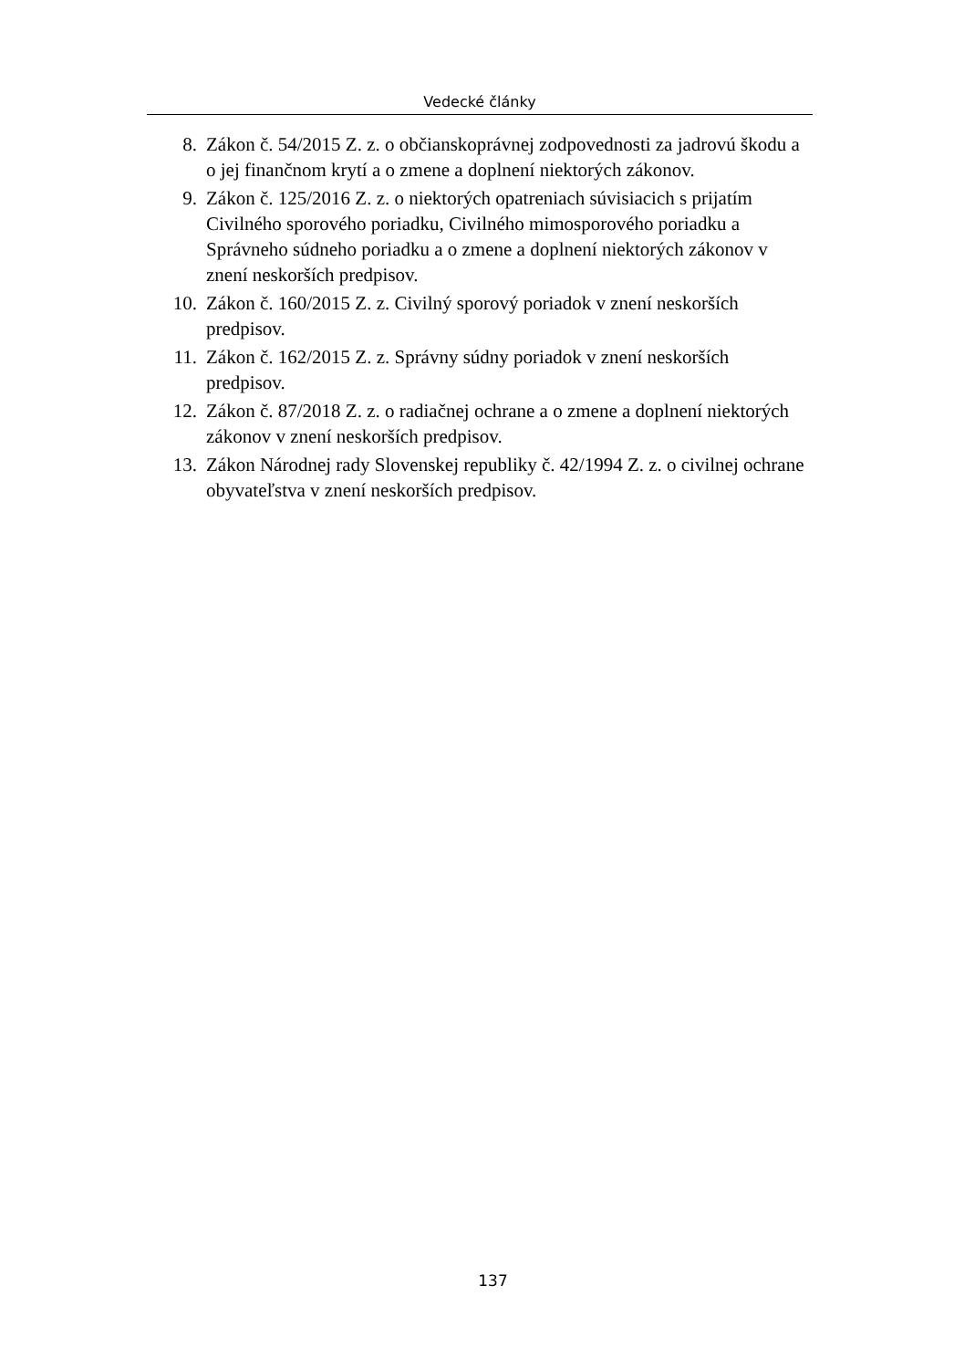Vedecké články
8. Zákon č. 54/2015 Z. z. o občianskoprávnej zodpovednosti za jadrovú škodu a o jej finančnom krytí a o zmene a doplnení niektorých zákonov.
9. Zákon č. 125/2016 Z. z. o niektorých opatreniach súvisiacich s prijatím Civilného sporového poriadku, Civilného mimosporového poriadku a Správneho súdneho poriadku a o zmene a doplnení niektorých zákonov v znení neskorších predpisov.
10. Zákon č. 160/2015 Z. z. Civilný sporový poriadok v znení neskorších predpisov.
11. Zákon č. 162/2015 Z. z. Správny súdny poriadok v znení neskorších predpisov.
12. Zákon č. 87/2018 Z. z. o radiačnej ochrane a o zmene a doplnení niektorých zákonov v znení neskorších predpisov.
13. Zákon Národnej rady Slovenskej republiky č. 42/1994 Z. z. o civilnej ochrane obyvateľstva v znení neskorších predpisov.
137